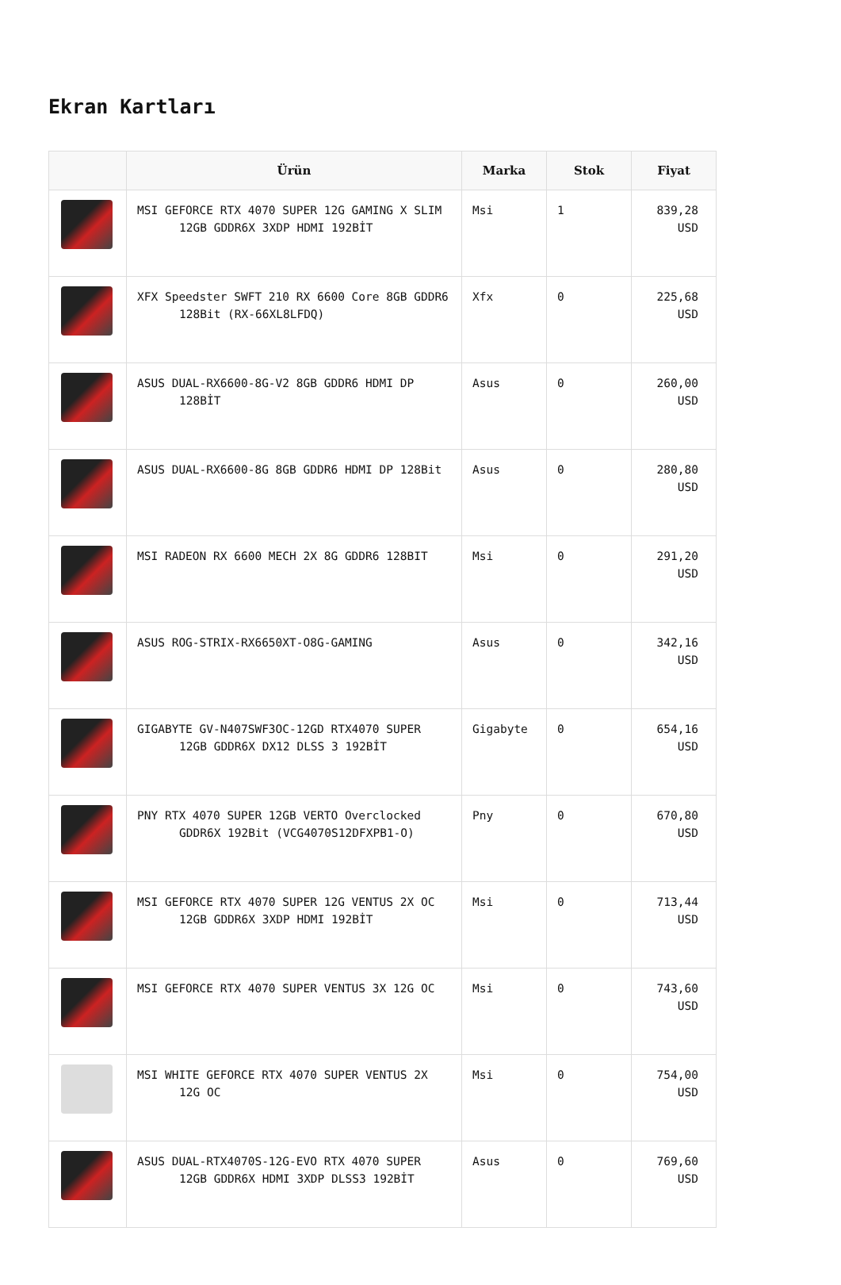Ekran Kartları
| | Ürün | Marka | Stok | Fiyat |
| --- | --- | --- | --- | --- |
| | MSI GEFORCE RTX 4070 SUPER 12G GAMING X SLIM 12GB GDDR6X 3XDP HDMI 192BİT | Msi | 1 | 839,28 USD |
| | XFX Speedster SWFT 210 RX 6600 Core 8GB GDDR6 128Bit (RX-66XL8LFDQ) | Xfx | 0 | 225,68 USD |
| | ASUS DUAL-RX6600-8G-V2 8GB GDDR6 HDMI DP 128BİT | Asus | 0 | 260,00 USD |
| | ASUS DUAL-RX6600-8G 8GB GDDR6 HDMI DP 128Bit | Asus | 0 | 280,80 USD |
| | MSI RADEON RX 6600 MECH 2X 8G GDDR6 128BIT | Msi | 0 | 291,20 USD |
| | ASUS ROG-STRIX-RX6650XT-O8G-GAMING | Asus | 0 | 342,16 USD |
| | GIGABYTE GV-N407SWF3OC-12GD RTX4070 SUPER 12GB GDDR6X DX12 DLSS 3 192BİT | Gigabyte | 0 | 654,16 USD |
| | PNY RTX 4070 SUPER 12GB VERTO Overclocked GDDR6X 192Bit (VCG4070S12DFXPB1-O) | Pny | 0 | 670,80 USD |
| | MSI GEFORCE RTX 4070 SUPER 12G VENTUS 2X OC 12GB GDDR6X 3XDP HDMI 192BİT | Msi | 0 | 713,44 USD |
| | MSI GEFORCE RTX 4070 SUPER VENTUS 3X 12G OC | Msi | 0 | 743,60 USD |
| | MSI WHITE GEFORCE RTX 4070 SUPER VENTUS 2X 12G OC | Msi | 0 | 754,00 USD |
| | ASUS DUAL-RTX4070S-12G-EVO RTX 4070 SUPER 12GB GDDR6X HDMI 3XDP DLSS3 192BİT | Asus | 0 | 769,60 USD |